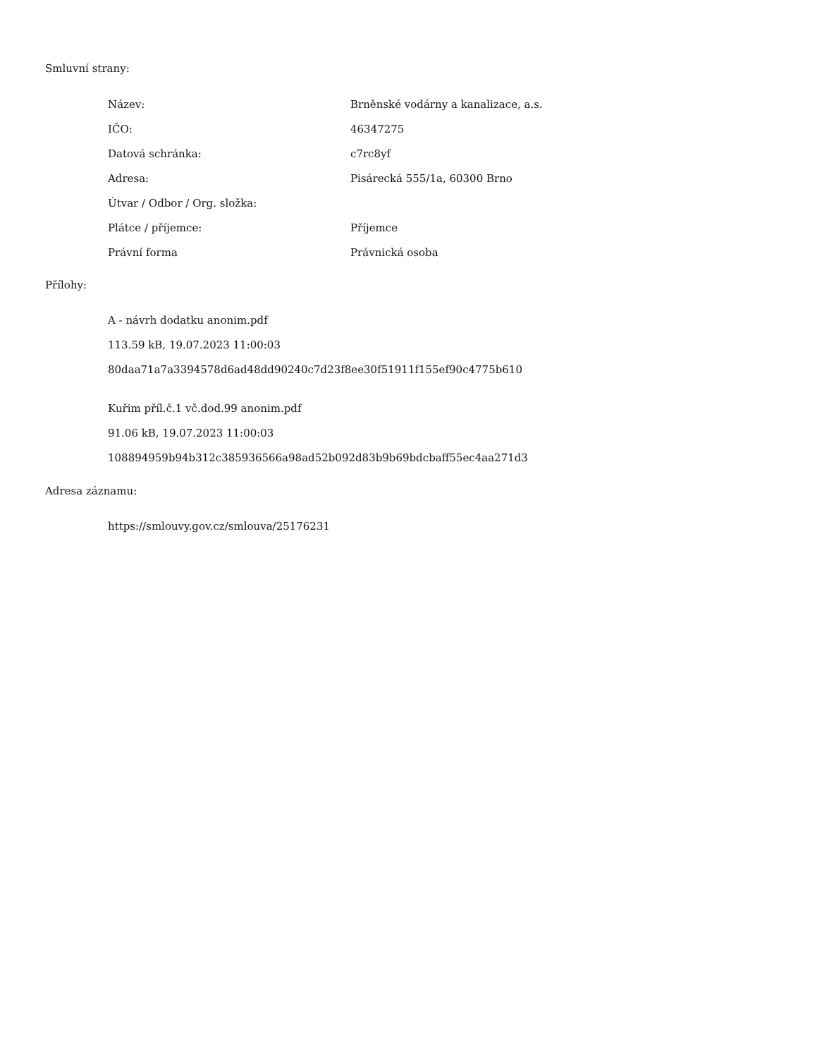Smluvní strany:
| Název: | Brněnské vodárny a kanalizace, a.s. |
| IČO: | 46347275 |
| Datová schránka: | c7rc8yf |
| Adresa: | Pisárecká 555/1a, 60300 Brno |
| Útvar / Odbor / Org. složka: | |
| Plátce / příjemce: | Příjemce |
| Právní forma | Právnická osoba |
Přílohy:
A - návrh dodatku anonim.pdf
113.59 kB, 19.07.2023 11:00:03
80daa71a7a3394578d6ad48dd90240c7d23f8ee30f51911f155ef90c4775b610
Kuřim příl.č.1 vč.dod.99 anonim.pdf
91.06 kB, 19.07.2023 11:00:03
108894959b94b312c385936566a98ad52b092d83b9b69bdcbaff55ec4aa271d3
Adresa záznamu:
https://smlouvy.gov.cz/smlouva/25176231